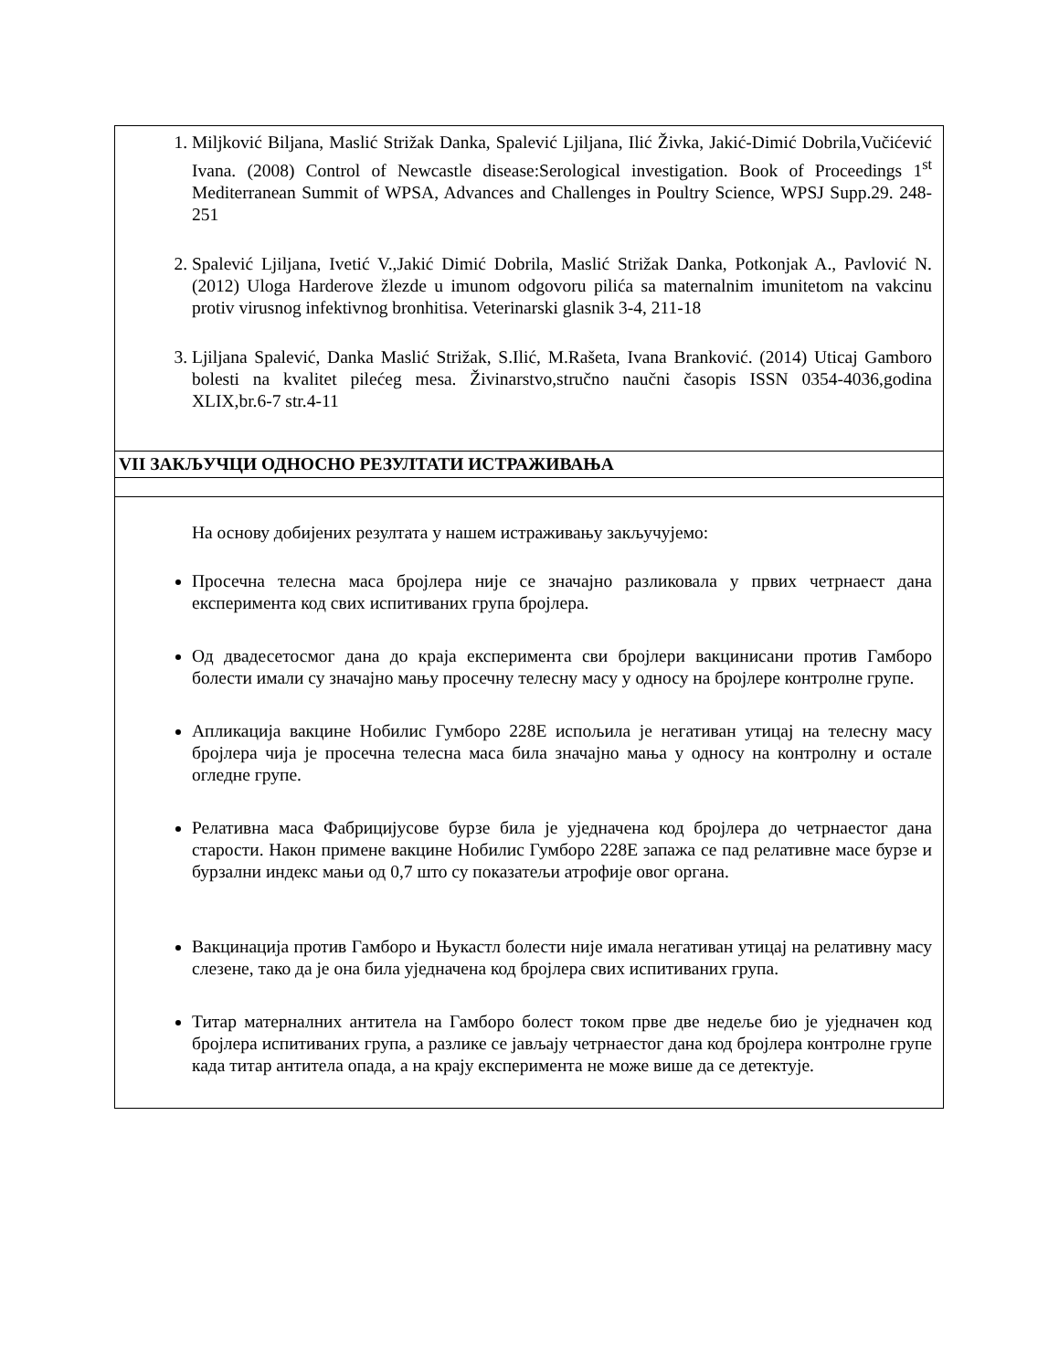| 1. Miljković Biljana, Maslić Strižak Danka, Spalević Ljiljana, Ilić Živka, Jakić-Dimić Dobrila,Vučićević Ivana. (2008) Control of Newcastle disease:Serological investigation. Book of Proceedings 1<sup>st</sup> Mediterranean Summit of WPSA, Advances and Challenges in Poultry Science, WPSJ Supp.29. 248-251 2. Spalević Ljiljana, Ivetić V.,Jakić Dimić Dobrila, Maslić Strižak Danka, Potkonjak A., Pavlović N. (2012) Uloga Harderove žlezde u imunom odgovoru pilića sa maternalnim imunitetom na vakcinu protiv virusnog infektivnog bronhitisa. Veterinarski glasnik 3-4, 211-18 3. Ljiljana Spalević, Danka Maslić Strižak, S.Ilić, M.Rašeta, Ivana Branković. (2014) Uticaj Gamboro bolesti na kvalitet pilećeg mesa. Živinarstvo,stručno naučni časopis ISSN 0354-4036,godina XLIX,br.6-7 str.4-11 |
| VII ЗАКЉУЧЦИ ОДНОСНО РЕЗУЛТАТИ ИСТРАЖИВАЊА |
| На основу добијених резултата у нашем истраживању закључујемо: Просечна телесна маса бројлера није се значајно разликовала у првих четрнаест дана експеримента код свих испитиваних група бројлера. Од двадесетосмог дана до краја експеримента сви бројлери вакцинисани против Гамборо болести имали су значајно мању просечну телесну масу у односу на бројлере контролне групе. Апликација вакцине Нобилис Гумборо 228Е испољила је негативан утицај на телесну масу бројлера чија је просечна телесна маса била значајно мања у односу на контролну и остале огледне групе. Релативна маса Фабрицијусове бурзе била је уједначена код бројлера до четрнаестог дана старости. Након примене вакцине Нобилис Гумборо 228Е запажа се пад релативне масе бурзе и бурзални индекс мањи од 0,7 што су показатељи атрофије овог органа. Вакцинација против Гамборо и Њукастл болести није имала негативан утицај на релативну масу слезене, тако да је она била уједначена код бројлера свих испитиваних група. Титар матерналних антитела на Гамборо болест током прве две недеље био је уједначен код бројлера испитиваних група, а разлике се јављају четрнаестог дана код бројлера контролне групе када титар антитела опада, а на крају експеримента не може више да се детектује. |